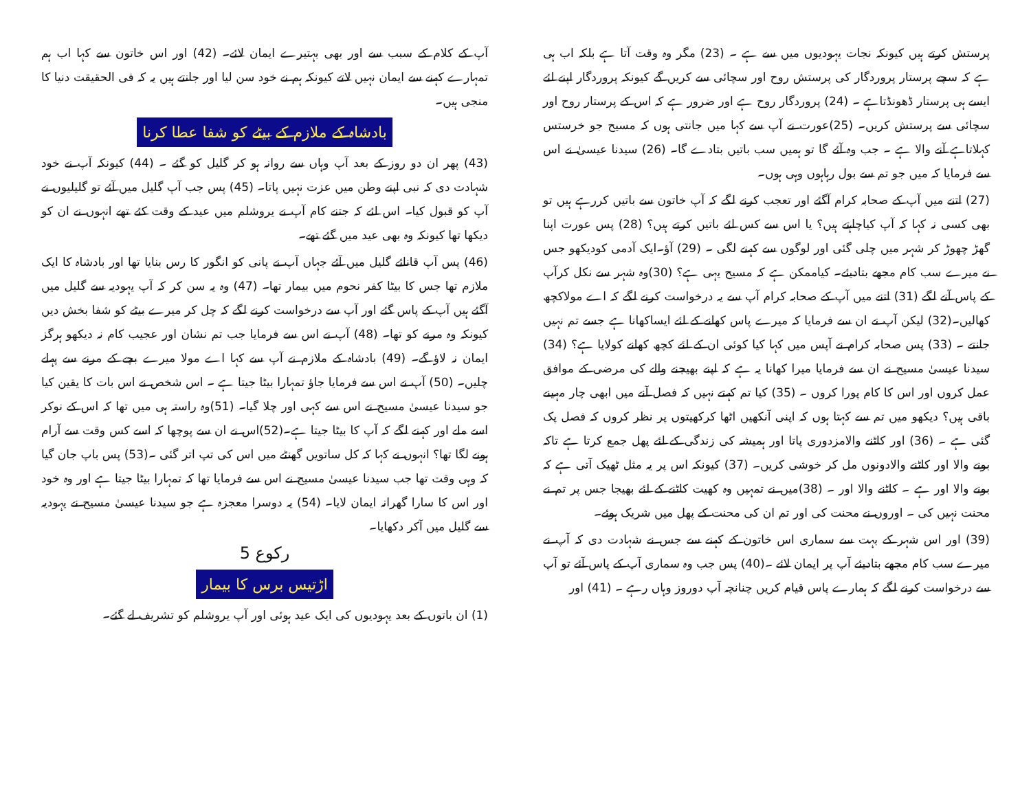پرستش کرتے ہیں کیونکہ نجات یہودیوں میں سے ہے ۔ (23) مگر وہ وقت آتا ہے بلکہ اب ہی ہے کہ سچے پرستار پروردگار کی پرستش روح اور سچائی سے کریں گے کیونکہ پروردگار اپنے لئے ایسے ہی پرستار ڈھونڈتاہے ۔ (24) پروردگار روح ہے اور ضرور ہے کہ اس کے پرستار روح اور سچائی سے پرستش کریں۔ (25)عورت نے آپ سے کہا میں جانتی ہوں کہ مسیح جو خرستس کہلاتاہے آنے والا ہے ۔ جب وہ آئے گا تو ہمیں سب باتیں بتادے گا۔ (26) سیدنا عیسیٰ نے اس سے فرمایا کہ میں جو تم سے بول رہاہوں وہی ہوں۔
(27) اتنے میں آپ کے صحابہ کرام آگئے اور تعجب کرنے لگے کہ آپ خاتون سے باتیں کررہے ہیں تو بھی کسی نہ کہا کہ آپ کیاچاہتے ہیں؟ یا اس سے کس لئے باتیں کرتے ہیں؟ (28) پس عورت اپنا گھڑ چھوڑ کر شہر میں چلی گئی اور لوگوں سے کہنے لگی ۔ (29) آؤ۔ایک آدمی کودیکھو جس نے میرے سب کام مجھے بتادیئے۔ کیاممکن ہے کہ مسیح یہی ہے؟ (30)وہ شہر سے نکل کرآپ کے پاس آنے لگے (31) اتنے میں آپ کے صحابہ کرام آپ سے یہ درخواست کرنے لگے کہ اے مولاکچھ کھالیں۔(32) لیکن آپ نے ان سے فرمایا کہ میرے پاس کھانے کے لئے ایساکھانا ہے جسے تم نہیں جانتے ۔ (33) پس صحابہ کرام نے آپس میں کہا کیا کوئی ان کے لئے کچھ کھانے کولایا ہے؟ (34) سیدنا عیسیٰ مسیح نے ان سے فرمایا میرا کھانا یہ ہے کہ اپنے بھیجنے والے کی مرضی کے موافق عمل کروں اور اس کا کام پورا کروں ۔ (35) کیا تم کہتے نہیں کہ فصل آنے میں ابھی چار مہینے باقی ہیں؟ دیکھو میں تم سے کہتا ہوں کہ اپنی آنکھیں اٹھا کرکھیتوں پر نظر کروں کہ فصل پک گئی ہے ۔ (36) اور کاٹنے والامزدوری پاتا اور ہمیشہ کی زندگی کے لئے پھل جمع کرتا ہے تاکہ بونے والا اور کاٹنے والادونوں مل کر خوشی کریں۔ (37) کیونکہ اس پر یہ مثل ٹھیک آتی ہے کہ بونے والا اور ہے ۔ کاٹنے والا اور ۔ (38)میں نے تمہیں وہ کھیت کاٹنے کے لئے بھیجا جس پر تم نے محنت نہیں کی ۔ اوروں نے محنت کی اور تم ان کی محنت کے پھل میں شریک ہوئے۔
(39) اور اس شہر کے بہت سے سماری اس خاتون کے کہنے سے جس نے شہادت دی کہ آپ نے میرے سب کام مجھے بتادیئے آپ پر ایمان لائے ۔(40) پس جب وہ سماری آپ کے پاس آئے تو آپ سے درخواست کرنے لگے کہ ہمارے پاس قیام کریں چنانچہ آپ دوروز وہاں رہے ۔ (41) اور
آپ کے کلام کے سبب سے اور بھی بہتیرے ایمان لائے۔ (42) اور اس خاتون سے کہا اب ہم تمہارے کہنے سے ایمان نہیں لاتے کیونکہ ہم نے خود سن لیا اور جانتے ہیں یہ کہ فی الحقیقت دنیا کا منجی ہیں۔
بادشاہ کے ملازم کے بیٹے کو شفا عطا کرنا
(43) پھر ان دو روز کے بعد آپ وہاں سے روانہ ہو کر گلیل کو گئے ۔ (44) کیونکہ آپ نے خود شہادت دی کہ نبی اپنے وطن میں عزت نہیں پاتا۔ (45) پس جب آپ گلیل میں آئے تو گلیلیوں نے آپ کو قبول کیا۔ اس لئے کہ جتنے کام آپ نے یروشلم میں عید کے وقت کئے تھے انہوں نے ان کو دیکھا تھا کیونکہ وہ بھی عید میں گئے تھے۔
(46) پس آپ قانائے گلیل میں آئے جہاں آپ نے پانی کو انگور کا رس بنایا تھا اور بادشاہ کا ایک ملازم تھا جس کا بیٹا کفر نحوم میں بیمار تھا۔ (47) وہ یہ سن کر کہ آپ یہودیہ سے گلیل میں آگئے ہیں آپ کے پاس گئے اور آپ سے درخواست کرنے لگے کہ چل کر میرے بیٹے کو شفا بخش دیں کیونکہ وہ مرنے کو تھا۔ (48) آپ نے اس سے فرمایا جب تم نشان اور عجیب کام نہ دیکھو ہرگز ایمان نہ لاؤ گے۔ (49) بادشاہ کے ملازم نے آپ سے کہا اے مولا میرے بچے کے مرنے سے پہلے چلیں۔ (50) آپ نے اس سے فرمایا جاؤ تمہارا بیٹا جیتا ہے ۔ اس شخص نے اس بات کا یقین کیا جو سیدنا عیسیٰ مسیح نے اس سے کہی اور چلا گیا۔ (51)وہ راستہ ہی میں تھا کہ اس کے نوکر اسے ملے اور کہنے لگے کہ آپ کا بیٹا جیتا ہے۔(52)اس نے ان سے پوچھا کہ اسے کس وقت سے آرام ہونے لگا تھا؟ انہوں نے کہا کہ کل ساتویں گھنٹے میں اس کی تپ اتر گئی ۔(53) پس باپ جان گیا کہ وہی وقت تھا جب سیدنا عیسیٰ مسیح نے اس سے فرمایا تھا کہ تمہارا بیٹا جیتا ہے اور وہ خود اور اس کا سارا گھرانہ ایمان لایا۔ (54) یہ دوسرا معجزہ ہے جو سیدنا عیسیٰ مسیح نے یہودیہ سے گلیل میں آکر دکھایا۔
رکوع 5
اڑتیس برس کا بیمار
(1) ان باتوں کے بعد یہودیوں کی ایک عید ہوئی اور آپ یروشلم کو تشریف لے گئے۔